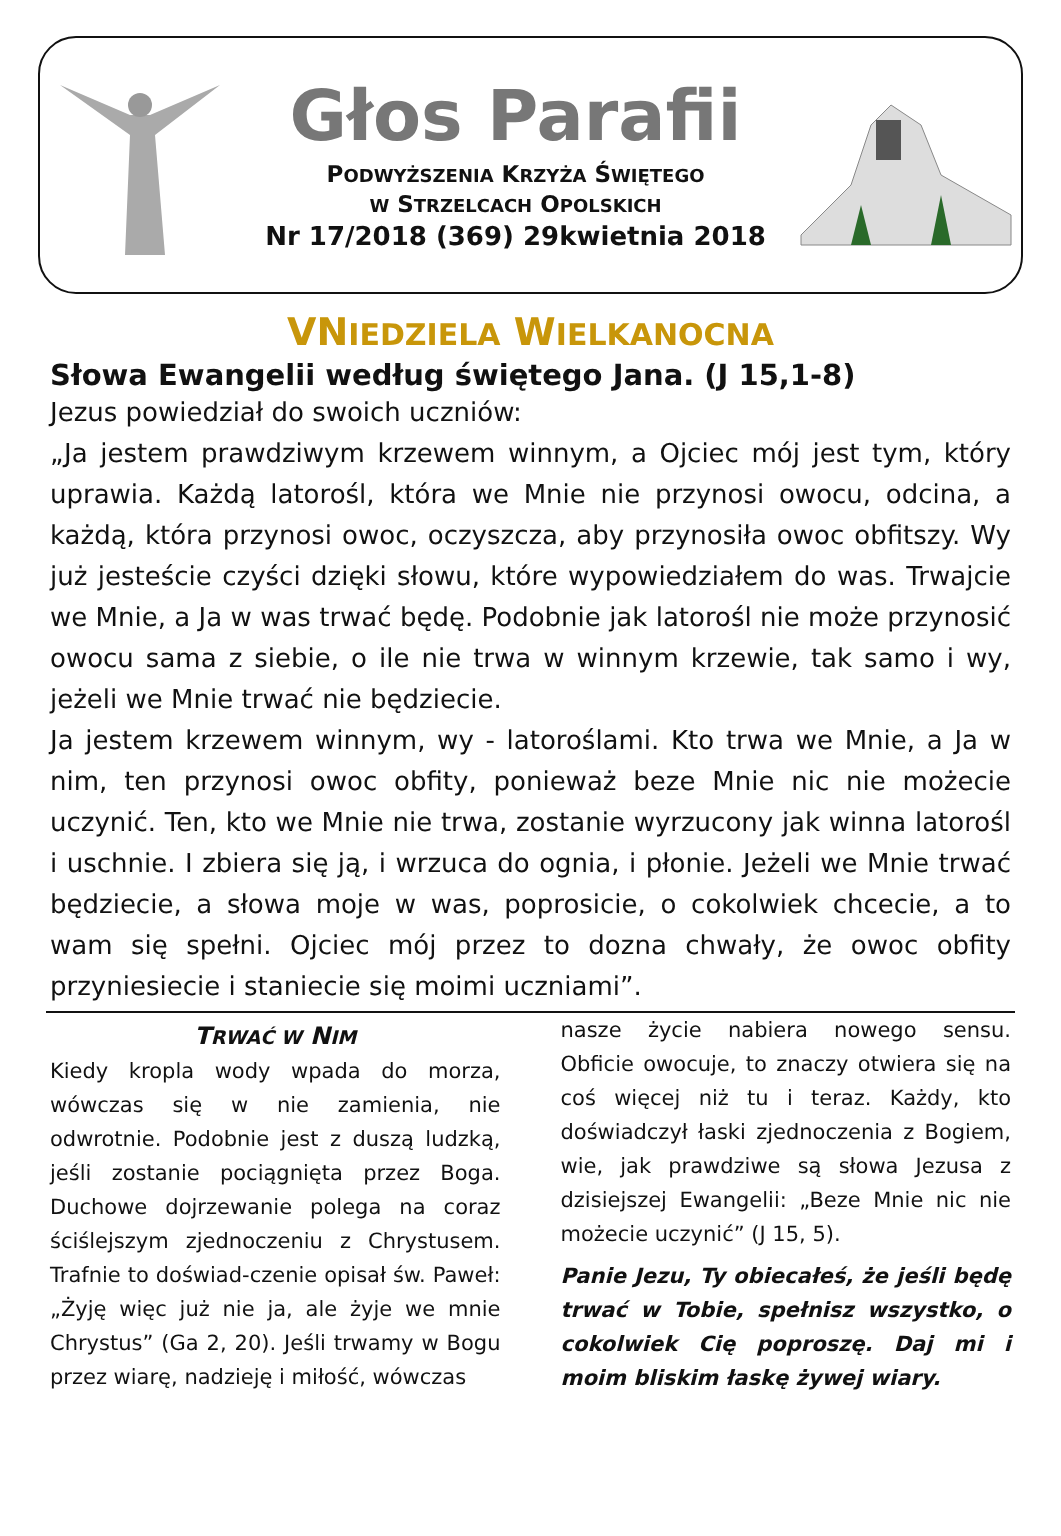Głos Parafii
PODWYŻSZENIA KRZYŻA ŚWIĘTEGO
W STRZELCACH OPOLSKICH
Nr 17/2018 (369) 29kwietnia 2018
VNIEDZIELA WIELKANOCNA
Słowa Ewangelii według świętego Jana. (J 15,1-8)
Jezus powiedział do swoich uczniów:
„Ja jestem prawdziwym krzewem winnym, a Ojciec mój jest tym, który uprawia. Każdą latorośl, która we Mnie nie przynosi owocu, odcina, a każdą, która przynosi owoc, oczyszcza, aby przynosiła owoc obfitszy. Wy już jesteście czyści dzięki słowu, które wypowiedziałem do was. Trwajcie we Mnie, a Ja w was trwać będę. Podobnie jak latorośl nie może przynosić owocu sama z siebie, o ile nie trwa w winnym krzewie, tak samo i wy, jeżeli we Mnie trwać nie będziecie.
Ja jestem krzewem winnym, wy - latoroślami. Kto trwa we Mnie, a Ja w nim, ten przynosi owoc obfity, ponieważ beze Mnie nic nie możecie uczynić. Ten, kto we Mnie nie trwa, zostanie wyrzucony jak winna latorośl i uschnie. I zbiera się ją, i wrzuca do ognia, i płonie. Jeżeli we Mnie trwać będziecie, a słowa moje w was, poprosicie, o cokolwiek chcecie, a to wam się spełni. Ojciec mój przez to dozna chwały, że owoc obfity przyniesiecie i staniecie się moimi uczniami”.
TRWAĆ W NIM
Kiedy kropla wody wpada do morza, wówczas się w nie zamienia, nie odwrotnie. Podobnie jest z duszą ludzką, jeśli zostanie pociągnięta przez Boga. Duchowe dojrzewanie polega na coraz ściślejszym zjednoczeniu z Chrystusem. Trafnie to doświad-czenie opisał św. Paweł: „Żyję więc już nie ja, ale żyje we mnie Chrystus” (Ga 2, 20). Jeśli trwamy w Bogu przez wiarę, nadzieję i miłość, wówczas
nasze życie nabiera nowego sensu. Obficie owocuje, to znaczy otwiera się na coś więcej niż tu i teraz. Każdy, kto doświadczył łaski zjednoczenia z Bogiem, wie, jak prawdziwe są słowa Jezusa z dzisiejszej Ewangelii: „Beze Mnie nic nie możecie uczynić” (J 15, 5).
Panie Jezu, Ty obiecałeś, że jeśli będę trwać w Tobie, spełnisz wszystko, o cokolwiek Cię poproszę. Daj mi i moim bliskim łaskę żywej wiary.